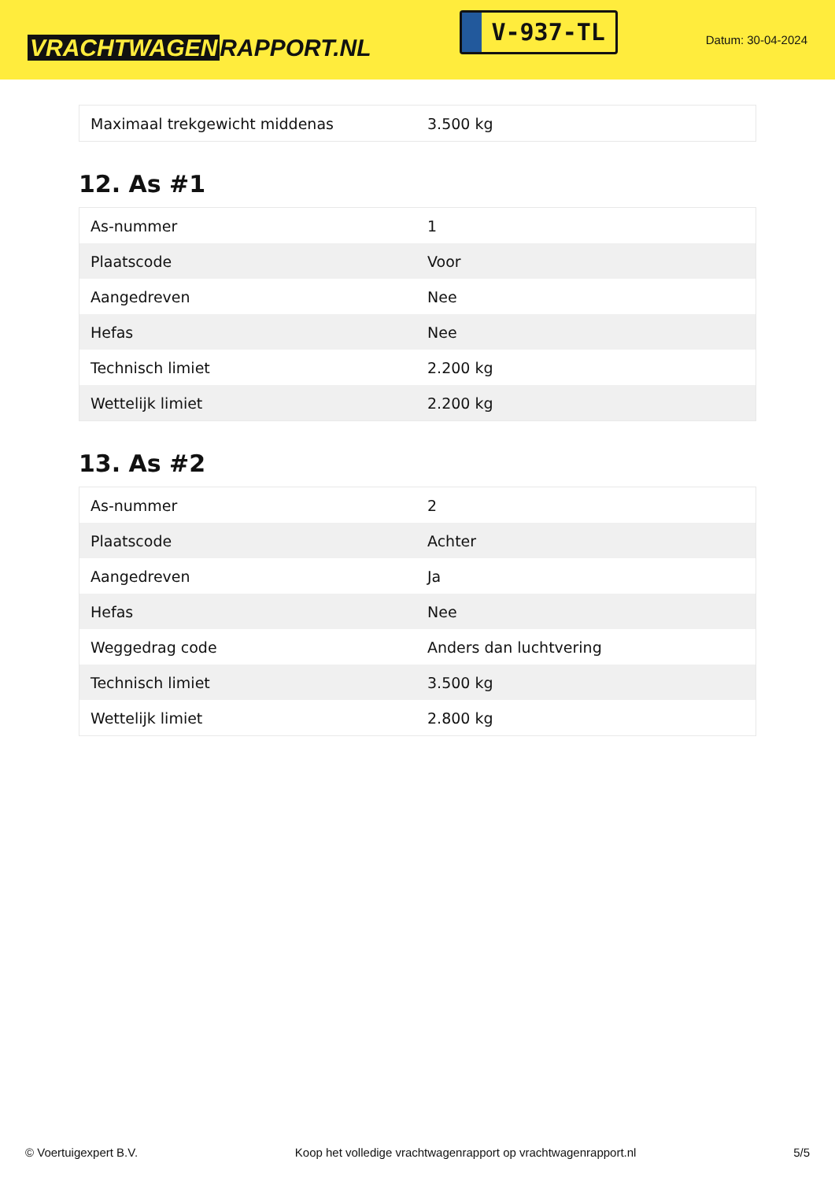VRACHTWAGEN RAPPORT.NL
V-937-TL
Datum: 30-04-2024
| Maximaal trekgewicht middenas | 3.500 kg |
12. As #1
| As-nummer | 1 |
| Plaatscode | Voor |
| Aangedreven | Nee |
| Hefas | Nee |
| Technisch limiet | 2.200 kg |
| Wettelijk limiet | 2.200 kg |
13. As #2
| As-nummer | 2 |
| Plaatscode | Achter |
| Aangedreven | Ja |
| Hefas | Nee |
| Weggedrag code | Anders dan luchtvering |
| Technisch limiet | 3.500 kg |
| Wettelijk limiet | 2.800 kg |
© Voertuigexpert B.V. Koop het volledige vrachtwagenrapport op vrachtwagenrapport.nl 5/5